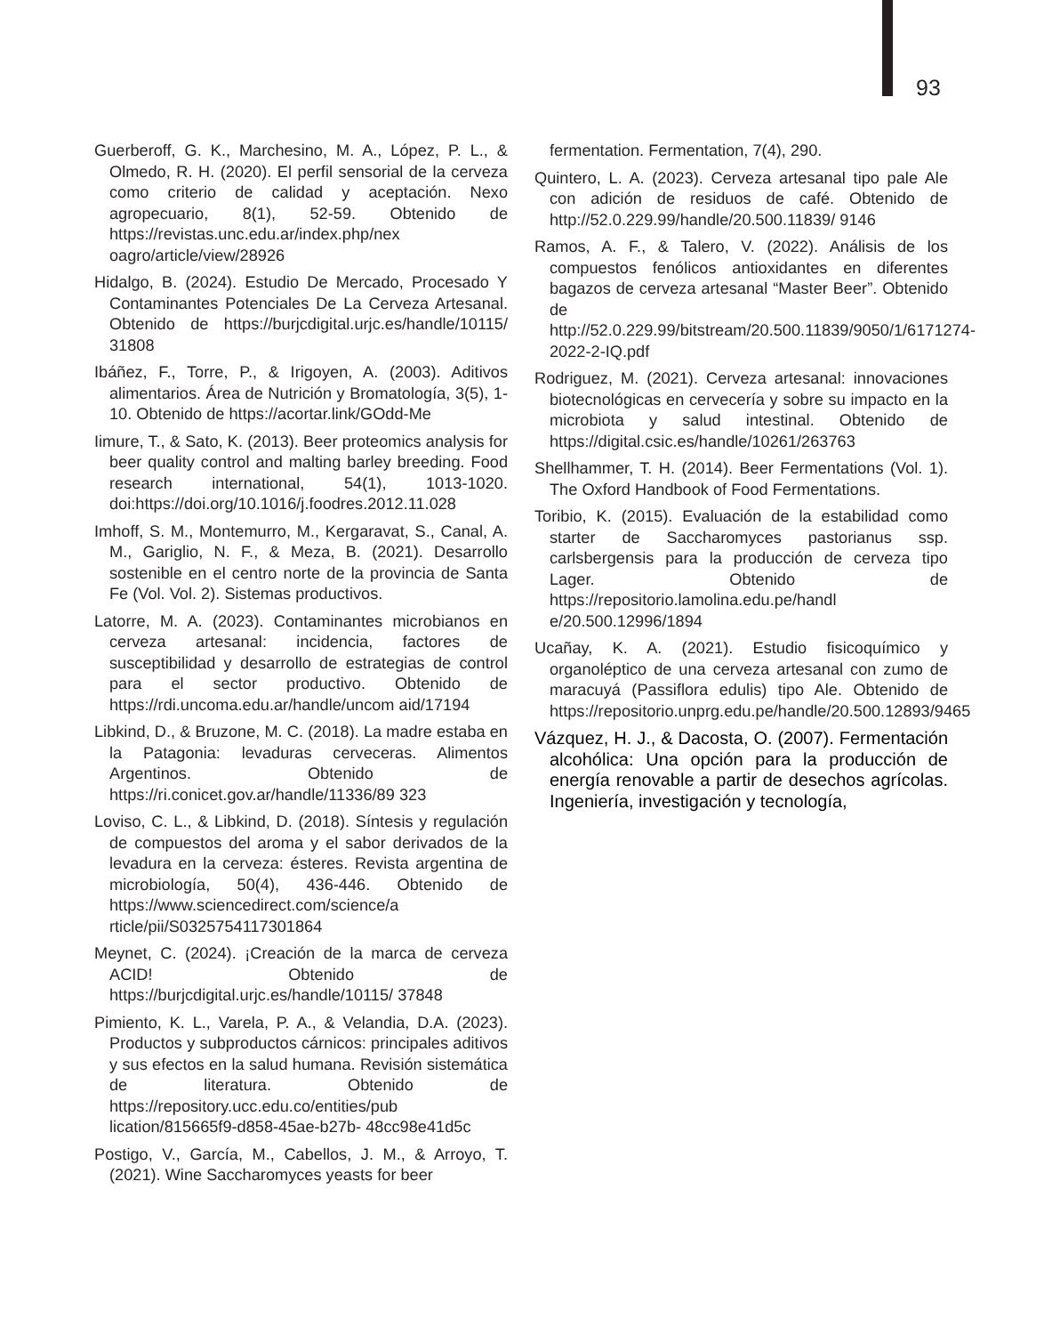93
Guerberoff, G. K., Marchesino, M. A., López, P. L., & Olmedo, R. H. (2020). El perfil sensorial de la cerveza como criterio de calidad y aceptación. Nexo agropecuario, 8(1), 52-59. Obtenido de https://revistas.unc.edu.ar/index.php/nex oagro/article/view/28926
Hidalgo, B. (2024). Estudio De Mercado, Procesado Y Contaminantes Potenciales De La Cerveza Artesanal. Obtenido de https://burjcdigital.urjc.es/handle/10115/ 31808
Ibáñez, F., Torre, P., & Irigoyen, A. (2003). Aditivos alimentarios. Área de Nutrición y Bromatología, 3(5), 1-10. Obtenido de https://acortar.link/GOdd-Me
Iimure, T., & Sato, K. (2013). Beer proteomics analysis for beer quality control and malting barley breeding. Food research international, 54(1), 1013-1020. doi:https://doi.org/10.1016/j.foodres.2012.11.028
Imhoff, S. M., Montemurro, M., Kergaravat, S., Canal, A. M., Gariglio, N. F., & Meza, B. (2021). Desarrollo sostenible en el centro norte de la provincia de Santa Fe (Vol. Vol. 2). Sistemas productivos.
Latorre, M. A. (2023). Contaminantes microbianos en cerveza artesanal: incidencia, factores de susceptibilidad y desarrollo de estrategias de control para el sector productivo. Obtenido de https://rdi.uncoma.edu.ar/handle/uncom aid/17194
Libkind, D., & Bruzone, M. C. (2018). La madre estaba en la Patagonia: levaduras cerveceras. Alimentos Argentinos. Obtenido de https://ri.conicet.gov.ar/handle/11336/89 323
Loviso, C. L., & Libkind, D. (2018). Síntesis y regulación de compuestos del aroma y el sabor derivados de la levadura en la cerveza: ésteres. Revista argentina de microbiología, 50(4), 436-446. Obtenido de https://www.sciencedirect.com/science/a rticle/pii/S0325754117301864
Meynet, C. (2024). ¡Creación de la marca de cerveza ACID! Obtenido de https://burjcdigital.urjc.es/handle/10115/ 37848
Pimiento, K. L., Varela, P. A., & Velandia, D.A. (2023). Productos y subproductos cárnicos: principales aditivos y sus efectos en la salud humana. Revisión sistemática de literatura. Obtenido de https://repository.ucc.edu.co/entities/pub lication/815665f9-d858-45ae-b27b- 48cc98e41d5c
Postigo, V., García, M., Cabellos, J. M., & Arroyo, T. (2021). Wine Saccharomyces yeasts for beer
fermentation. Fermentation, 7(4), 290.
Quintero, L. A. (2023). Cerveza artesanal tipo pale Ale con adición de residuos de café. Obtenido de http://52.0.229.99/handle/20.500.11839/ 9146
Ramos, A. F., & Talero, V. (2022). Análisis de los compuestos fenólicos antioxidantes en diferentes bagazos de cerveza artesanal “Master Beer”. Obtenido de http://52.0.229.99/bitstream/20.500.11839/9050/1/6171274-2022-2-IQ.pdf
Rodriguez, M. (2021). Cerveza artesanal: innovaciones biotecnológicas en cervecería y sobre su impacto en la microbiota y salud intestinal. Obtenido de https://digital.csic.es/handle/10261/263763
Shellhammer, T. H. (2014). Beer Fermentations (Vol. 1). The Oxford Handbook of Food Fermentations.
Toribio, K. (2015). Evaluación de la estabilidad como starter de Saccharomyces pastorianus ssp. carlsbergensis para la producción de cerveza tipo Lager. Obtenido de https://repositorio.lamolina.edu.pe/handl e/20.500.12996/1894
Ucañay, K. A. (2021). Estudio fisicoquímico y organoléptico de una cerveza artesanal con zumo de maracuyá (Passiflora edulis) tipo Ale. Obtenido de https://repositorio.unprg.edu.pe/handle/20.500.12893/9465
Vázquez, H. J., & Dacosta, O. (2007). Fermentación alcohólica: Una opción para la producción de energía renovable a partir de desechos agrícolas. Ingeniería, investigación y tecnología,